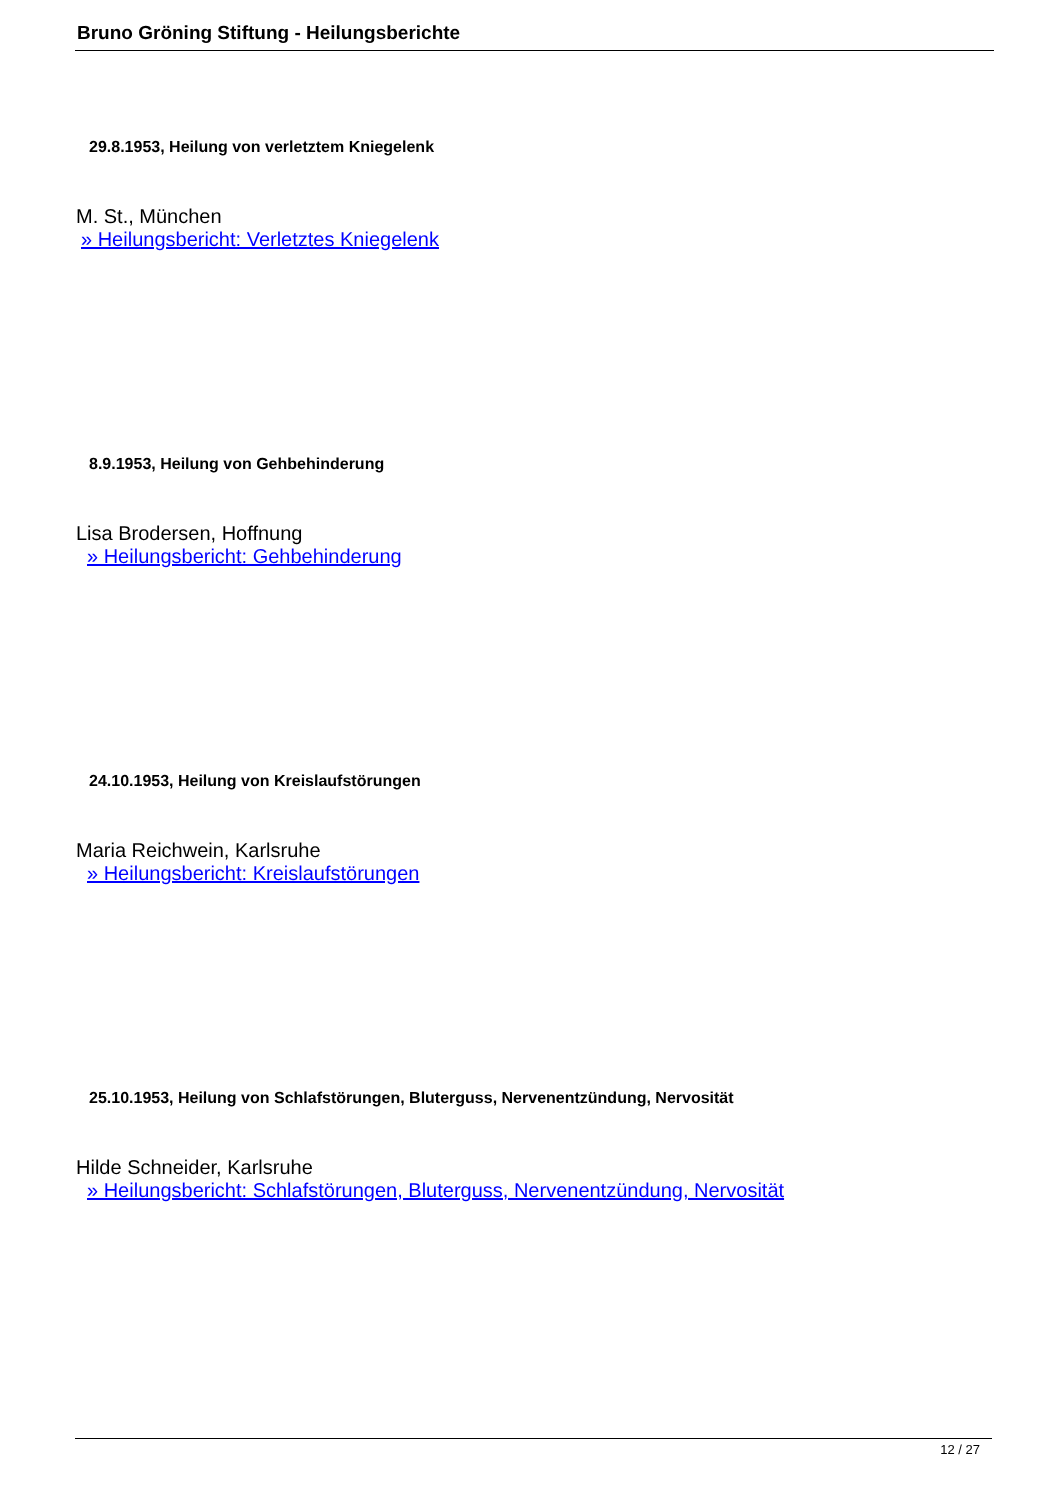Bruno Gröning Stiftung - Heilungsberichte
29.8.1953, Heilung von verletztem Kniegelenk
M. St., München
» Heilungsbericht: Verletztes Kniegelenk
8.9.1953, Heilung von Gehbehinderung
Lisa Brodersen, Hoffnung
» Heilungsbericht: Gehbehinderung
24.10.1953, Heilung von Kreislaufstörungen
Maria Reichwein, Karlsruhe
» Heilungsbericht: Kreislaufstörungen
25.10.1953, Heilung von Schlafstörungen, Bluterguss, Nervenentzündung, Nervosität
Hilde Schneider, Karlsruhe
» Heilungsbericht: Schlafstörungen, Bluterguss, Nervenentzündung, Nervosität
12 / 27